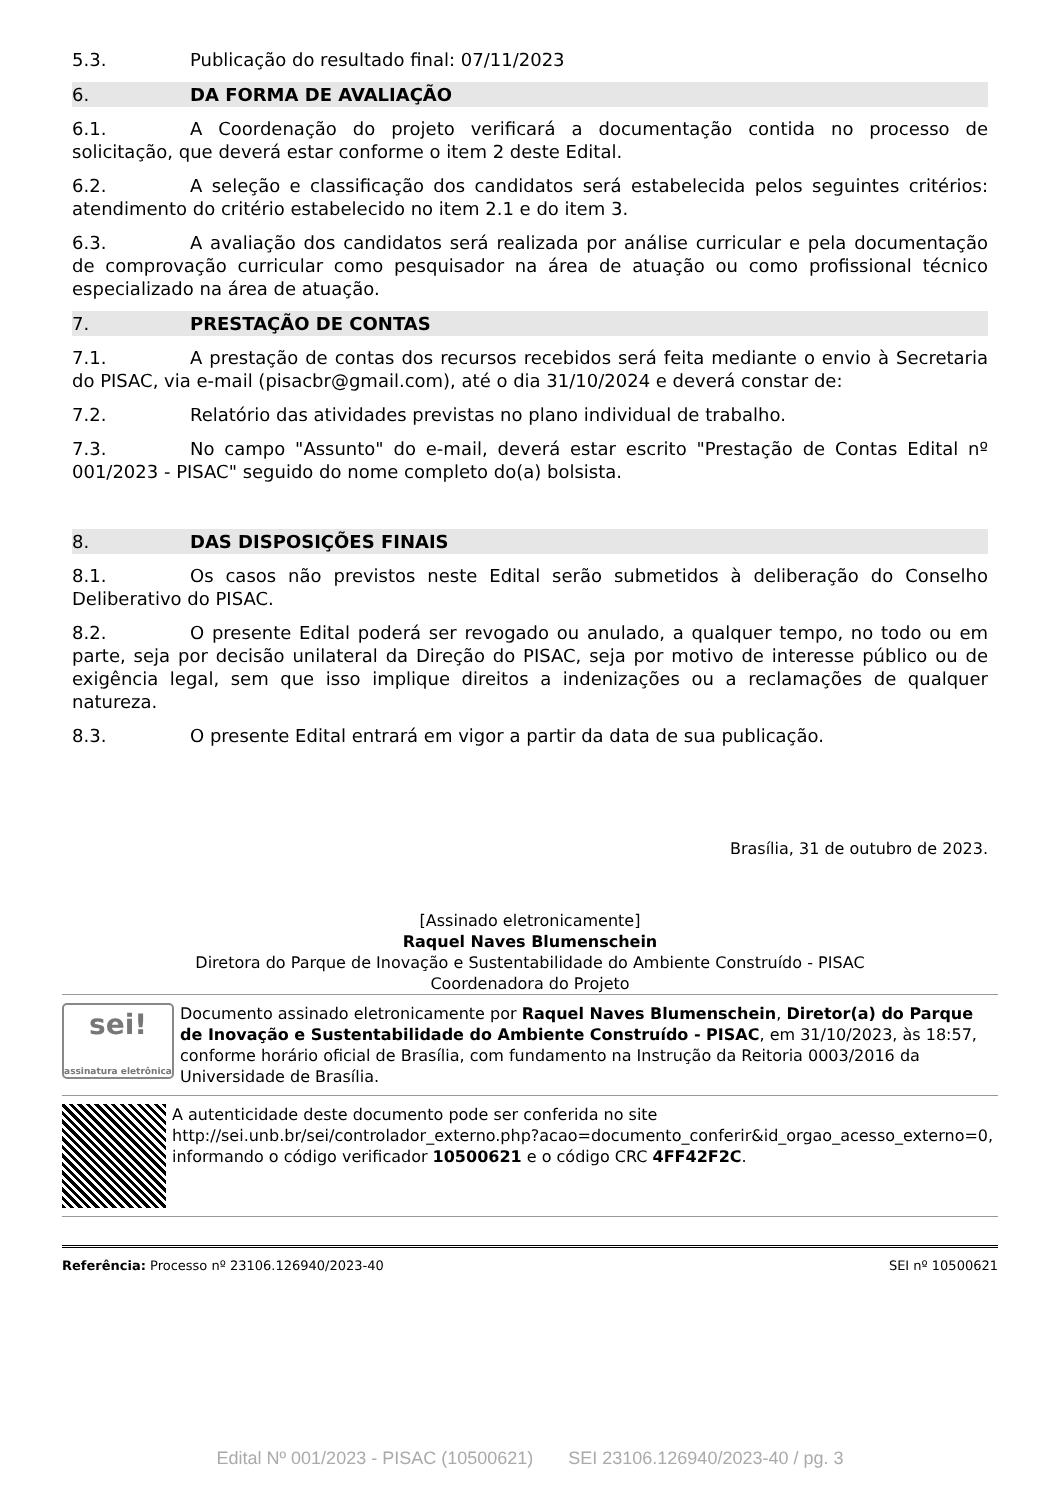5.3. Publicação do resultado final: 07/11/2023
6. DA FORMA DE AVALIAÇÃO
6.1. A Coordenação do projeto verificará a documentação contida no processo de solicitação, que deverá estar conforme o item 2 deste Edital.
6.2. A seleção e classificação dos candidatos será estabelecida pelos seguintes critérios: atendimento do critério estabelecido no item 2.1 e do item 3.
6.3. A avaliação dos candidatos será realizada por análise curricular e pela documentação de comprovação curricular como pesquisador na área de atuação ou como profissional técnico especializado na área de atuação.
7. PRESTAÇÃO DE CONTAS
7.1. A prestação de contas dos recursos recebidos será feita mediante o envio à Secretaria do PISAC, via e-mail (pisacbr@gmail.com), até o dia 31/10/2024 e deverá constar de:
7.2. Relatório das atividades previstas no plano individual de trabalho.
7.3. No campo "Assunto" do e-mail, deverá estar escrito "Prestação de Contas Edital nº 001/2023 - PISAC" seguido do nome completo do(a) bolsista.
8. DAS DISPOSIÇÕES FINAIS
8.1. Os casos não previstos neste Edital serão submetidos à deliberação do Conselho Deliberativo do PISAC.
8.2. O presente Edital poderá ser revogado ou anulado, a qualquer tempo, no todo ou em parte, seja por decisão unilateral da Direção do PISAC, seja por motivo de interesse público ou de exigência legal, sem que isso implique direitos a indenizações ou a reclamações de qualquer natureza.
8.3. O presente Edital entrará em vigor a partir da data de sua publicação.
Brasília, 31 de outubro de 2023.
[Assinado eletronicamente]
Raquel Naves Blumenschein
Diretora do Parque de Inovação e Sustentabilidade do Ambiente Construído - PISAC
Coordenadora do Projeto
sei!
assinatura eletrônica
Documento assinado eletronicamente por Raquel Naves Blumenschein, Diretor(a) do Parque de Inovação e Sustentabilidade do Ambiente Construído - PISAC, em 31/10/2023, às 18:57, conforme horário oficial de Brasília, com fundamento na Instrução da Reitoria 0003/2016 da Universidade de Brasília.
A autenticidade deste documento pode ser conferida no site http://sei.unb.br/sei/controlador_externo.php?acao=documento_conferir&id_orgao_acesso_externo=0, informando o código verificador 10500621 e o código CRC 4FF42F2C.
Referência: Processo nº 23106.126940/2023-40 SEI nº 10500621
Edital Nº 001/2023 - PISAC (10500621) SEI 23106.126940/2023-40 / pg. 3